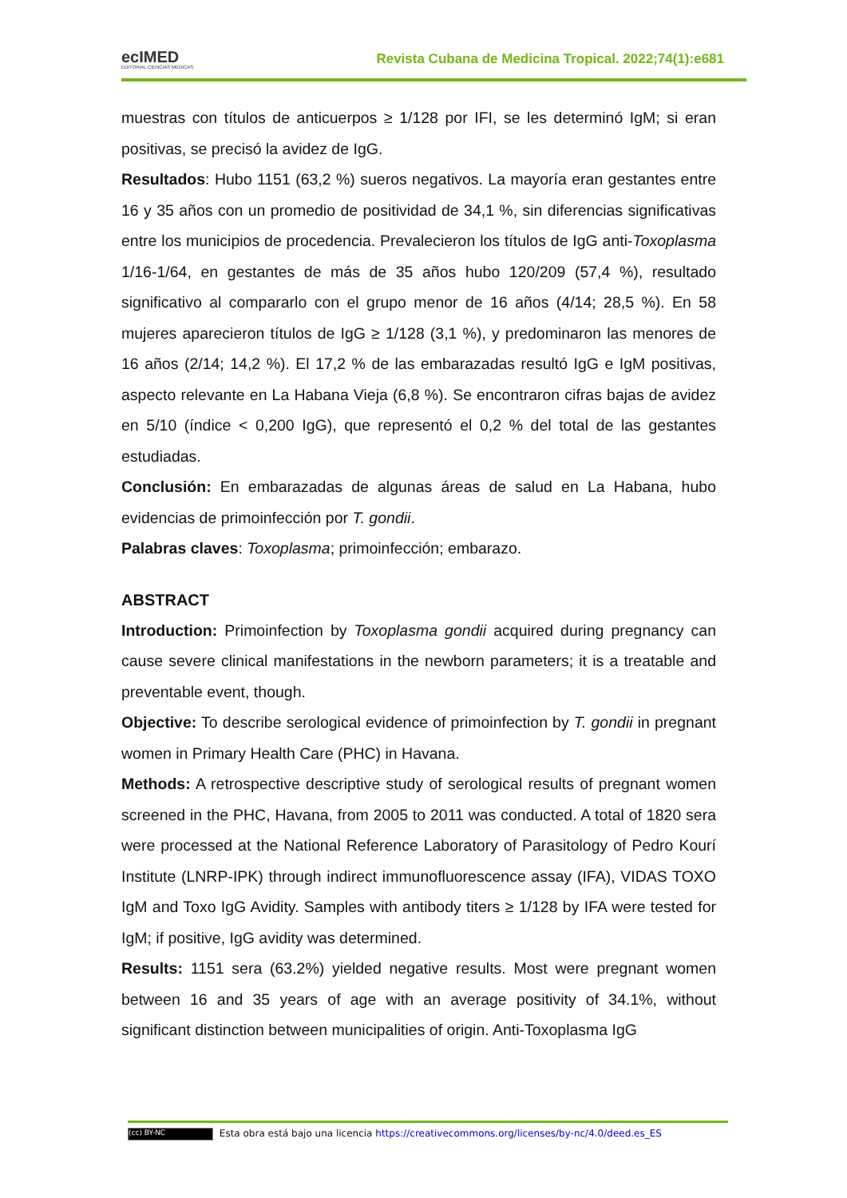ecIMED
EDITORIAL CIENCIAS MÉDICAS
Revista Cubana de Medicina Tropical. 2022;74(1):e681
muestras con títulos de anticuerpos ≥ 1/128 por IFI, se les determinó IgM; si eran positivas, se precisó la avidez de IgG.
Resultados: Hubo 1151 (63,2 %) sueros negativos. La mayoría eran gestantes entre 16 y 35 años con un promedio de positividad de 34,1 %, sin diferencias significativas entre los municipios de procedencia. Prevalecieron los títulos de IgG anti-Toxoplasma 1/16-1/64, en gestantes de más de 35 años hubo 120/209 (57,4 %), resultado significativo al compararlo con el grupo menor de 16 años (4/14; 28,5 %). En 58 mujeres aparecieron títulos de IgG ≥ 1/128 (3,1 %), y predominaron las menores de 16 años (2/14; 14,2 %). El 17,2 % de las embarazadas resultó IgG e IgM positivas, aspecto relevante en La Habana Vieja (6,8 %). Se encontraron cifras bajas de avidez en 5/10 (índice < 0,200 IgG), que representó el 0,2 % del total de las gestantes estudiadas.
Conclusión: En embarazadas de algunas áreas de salud en La Habana, hubo evidencias de primoinfección por T. gondii.
Palabras claves: Toxoplasma; primoinfección; embarazo.
ABSTRACT
Introduction: Primoinfection by Toxoplasma gondii acquired during pregnancy can cause severe clinical manifestations in the newborn parameters; it is a treatable and preventable event, though.
Objective: To describe serological evidence of primoinfection by T. gondii in pregnant women in Primary Health Care (PHC) in Havana.
Methods: A retrospective descriptive study of serological results of pregnant women screened in the PHC, Havana, from 2005 to 2011 was conducted. A total of 1820 sera were processed at the National Reference Laboratory of Parasitology of Pedro Kourí Institute (LNRP-IPK) through indirect immunofluorescence assay (IFA), VIDAS TOXO IgM and Toxo IgG Avidity. Samples with antibody titers ≥ 1/128 by IFA were tested for IgM; if positive, IgG avidity was determined.
Results: 1151 sera (63.2%) yielded negative results. Most were pregnant women between 16 and 35 years of age with an average positivity of 34.1%, without significant distinction between municipalities of origin. Anti-Toxoplasma IgG
(cc) BY-NC Esta obra está bajo una licencia https://creativecommons.org/licenses/by-nc/4.0/deed.es_ES